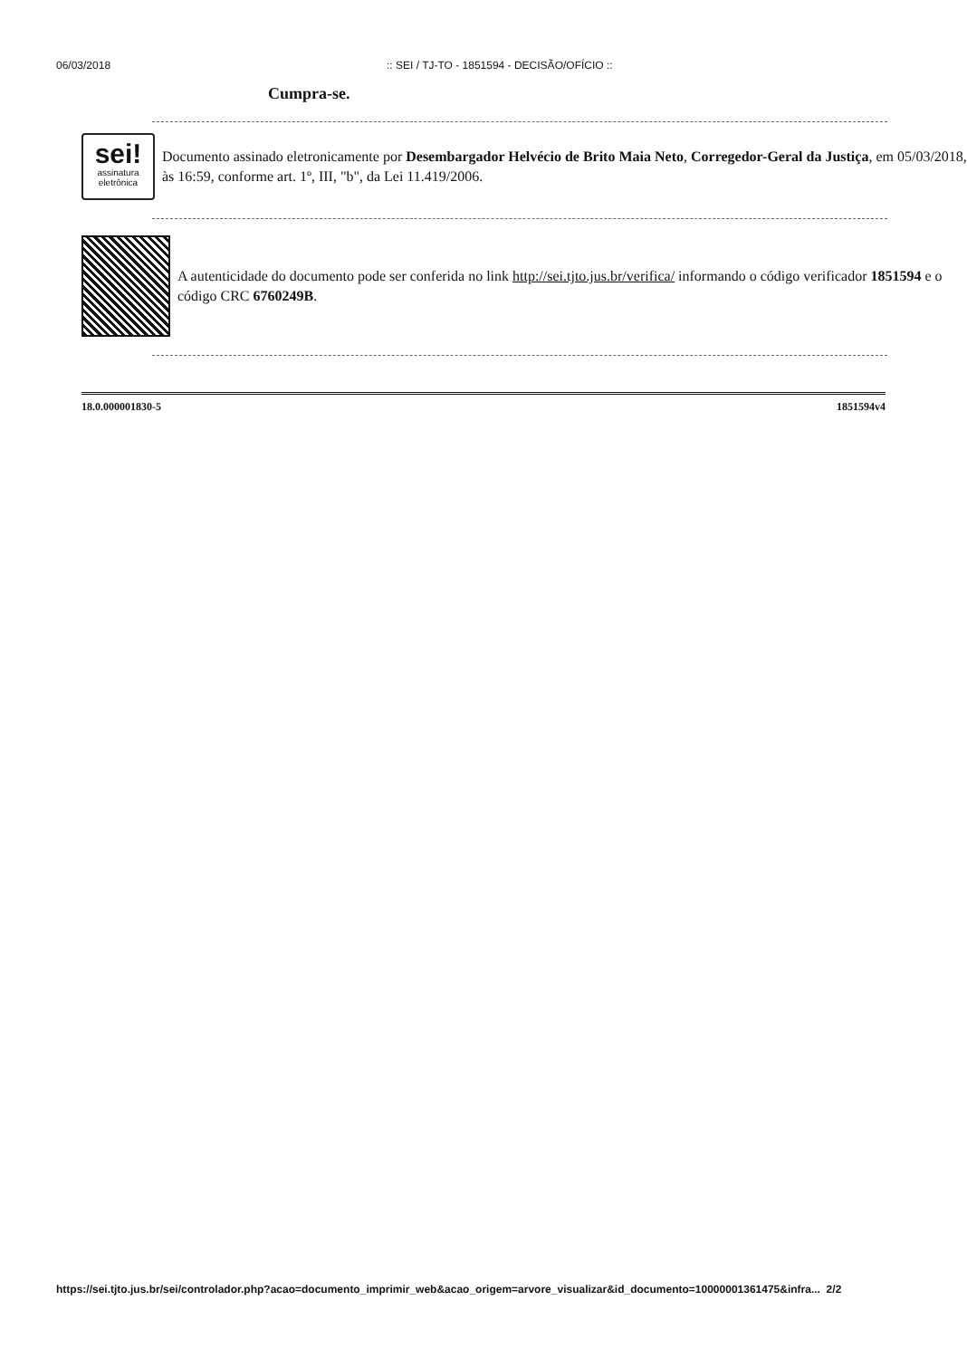06/03/2018:: SEI / TJ-TO - 1851594 - DECISÃO/OFÍCIO ::
Cumpra-se.
sei!
assinatura
eletrônica
Documento assinado eletronicamente por Desembargador Helvécio de Brito Maia Neto, Corregedor-Geral da Justiça, em 05/03/2018, às 16:59, conforme art. 1º, III, "b", da Lei 11.419/2006.
A autenticidade do documento pode ser conferida no link http://sei.tjto.jus.br/verifica/ informando o código verificador 1851594 e o código CRC 6760249B.
18.0.000001830-5 1851594v4
https://sei.tjto.jus.br/sei/controlador.php?acao=documento_imprimir_web&acao_origem=arvore_visualizar&id_documento=10000001361475&infra... 2/2